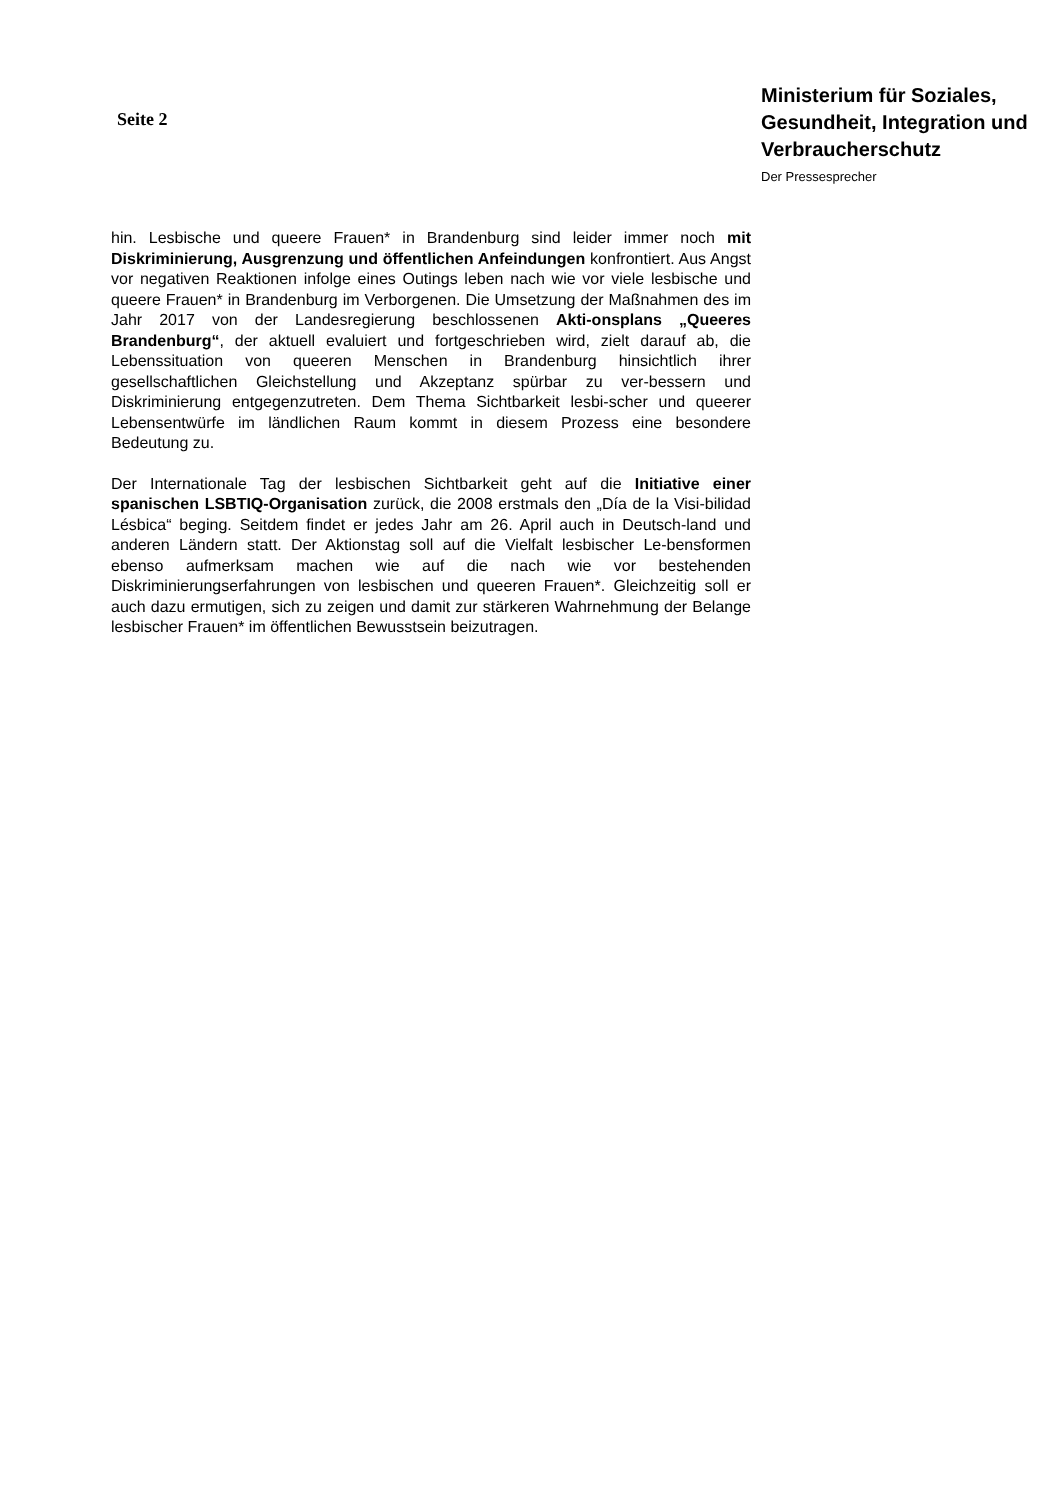Seite 2
Ministerium für Soziales, Gesundheit, Integration und Verbraucherschutz
Der Pressesprecher
hin. Lesbische und queere Frauen* in Brandenburg sind leider immer noch mit Diskriminierung, Ausgrenzung und öffentlichen Anfeindungen konfrontiert. Aus Angst vor negativen Reaktionen infolge eines Outings leben nach wie vor viele lesbische und queere Frauen* in Brandenburg im Verborgenen. Die Umsetzung der Maßnahmen des im Jahr 2017 von der Landesregierung beschlossenen Akti-onsplans „Queeres Brandenburg“, der aktuell evaluiert und fortgeschrieben wird, zielt darauf ab, die Lebenssituation von queeren Menschen in Brandenburg hinsichtlich ihrer gesellschaftlichen Gleichstellung und Akzeptanz spürbar zu ver-bessern und Diskriminierung entgegenzutreten. Dem Thema Sichtbarkeit lesbi-scher und queerer Lebensentwürfe im ländlichen Raum kommt in diesem Prozess eine besondere Bedeutung zu.
Der Internationale Tag der lesbischen Sichtbarkeit geht auf die Initiative einer spanischen LSBTIQ-Organisation zurück, die 2008 erstmals den „Día de la Visi-bilidad Lésbica“ beging. Seitdem findet er jedes Jahr am 26. April auch in Deutsch-land und anderen Ländern statt. Der Aktionstag soll auf die Vielfalt lesbischer Le-bensformen ebenso aufmerksam machen wie auf die nach wie vor bestehenden Diskriminierungserfahrungen von lesbischen und queeren Frauen*. Gleichzeitig soll er auch dazu ermutigen, sich zu zeigen und damit zur stärkeren Wahrnehmung der Belange lesbischer Frauen* im öffentlichen Bewusstsein beizutragen.